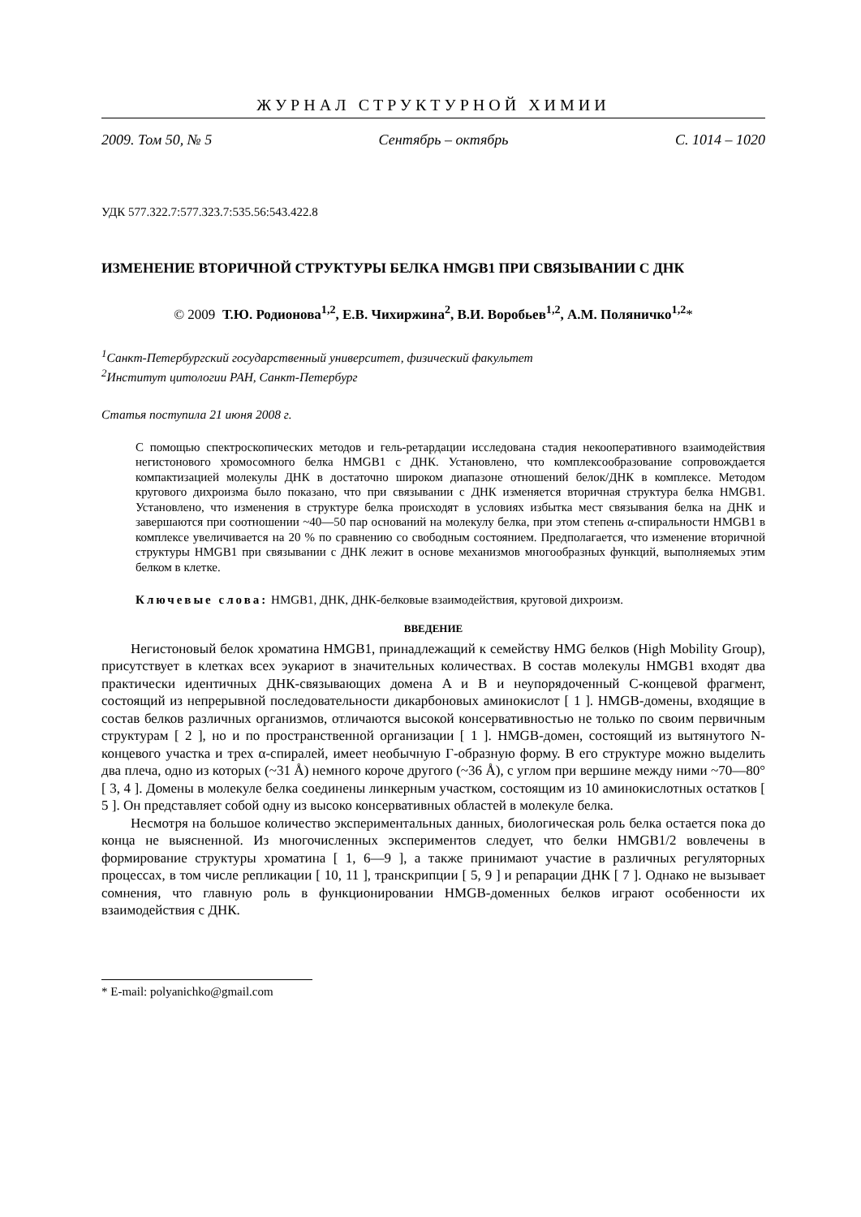ЖУРНАЛ СТРУКТУРНОЙ ХИМИИ
2009. Том 50, № 5 Сентябрь – октябрь С. 1014 – 1020
УДК 577.322.7:577.323.7:535.56:543.422.8
ИЗМЕНЕНИЕ ВТОРИЧНОЙ СТРУКТУРЫ БЕЛКА HMGB1 ПРИ СВЯЗЫВАНИИ С ДНК
© 2009 Т.Ю. Родионова<sup>1,2</sup>, Е.В. Чихиржина<sup>2</sup>, В.И. Воробьев<sup>1,2</sup>, А.М. Поляничко<sup>1,2</sup>*
<sup>1</sup> Санкт-Петербургский государственный университет, физический факультет
<sup>2</sup> Институт цитологии РАН, Санкт-Петербург
Статья поступила 21 июня 2008 г.
С помощью спектроскопических методов и гель-ретардации исследована стадия некооперативного взаимодействия негистонового хромосомного белка HMGB1 с ДНК. Установлено, что комплексообразование сопровождается компактизацией молекулы ДНК в достаточно широком диапазоне отношений белок/ДНК в комплексе. Методом кругового дихроизма было показано, что при связывании с ДНК изменяется вторичная структура белка HMGB1. Установлено, что изменения в структуре белка происходят в условиях избытка мест связывания белка на ДНК и завершаются при соотношении ~40—50 пар оснований на молекулу белка, при этом степень α-спиральности HMGB1 в комплексе увеличивается на 20 % по сравнению со свободным состоянием. Предполагается, что изменение вторичной структуры HMGB1 при связывании с ДНК лежит в основе механизмов многообразных функций, выполняемых этим белком в клетке.
Ключевые слова: HMGB1, ДНК, ДНК-белковые взаимодействия, круговой дихроизм.
ВВЕДЕНИЕ
Негистоновый белок хроматина HMGB1, принадлежащий к семейству HMG белков (High Mobility Group), присутствует в клетках всех эукариот в значительных количествах. В состав молекулы HMGB1 входят два практически идентичных ДНК-связывающих домена A и B и неупорядоченный C-концевой фрагмент, состоящий из непрерывной последовательности дикарбоновых аминокислот [ 1 ]. HMGB-домены, входящие в состав белков различных организмов, отличаются высокой консервативностью не только по своим первичным структурам [ 2 ], но и по пространственной организации [ 1 ]. HMGB-домен, состоящий из вытянутого N-концевого участка и трех α-спиралей, имеет необычную Г-образную форму. В его структуре можно выделить два плеча, одно из которых (~31 Å) немного короче другого (~36 Å), с углом при вершине между ними ~70—80° [ 3, 4 ]. Домены в молекуле белка соединены линкерным участком, состоящим из 10 аминокислотных остатков [ 5 ]. Он представляет собой одну из высоко консервативных областей в молекуле белка.
Несмотря на большое количество экспериментальных данных, биологическая роль белка остается пока до конца не выясненной. Из многочисленных экспериментов следует, что белки HMGB1/2 вовлечены в формирование структуры хроматина [ 1, 6—9 ], а также принимают участие в различных регуляторных процессах, в том числе репликации [ 10, 11 ], транскрипции [ 5, 9 ] и репарации ДНК [ 7 ]. Однако не вызывает сомнения, что главную роль в функционировании HMGB-доменных белков играют особенности их взаимодействия с ДНК.
* E-mail: polyanichko@gmail.com